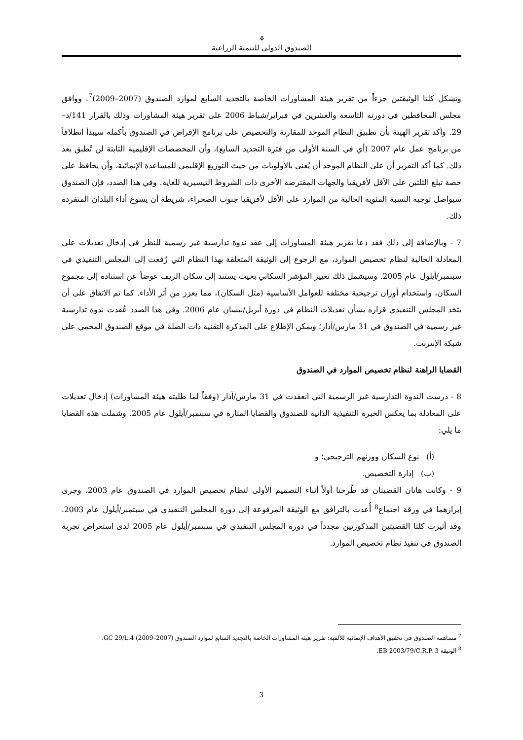⚘
الصندوق الدولي للتنمية الزراعية
وتشكل كلتا الوثيقتين جزءاً من تقرير هيئة المشاورات الخاصة بالتجديد السابع لموارد الصندوق (2007–2009)<sup>7</sup>. ووافق مجلس المحافظين في دورته التاسعة والعشرين في فبراير/شباط 2006 على تقرير هيئة المشاورات وذلك بالقرار 141/د–29. وأكد تقرير الهيئة بأن تطبيق النظام الموحد للمقارنة والتخصيص على برنامج الإقراض في الصندوق بأكمله سيبدأ انطلاقاً من برنامج عمل عام 2007 (أي في السنة الأولى من فترة التجديد السابع)، وأن المخصصات الإقليمية الثابتة لن تُطبق بعد ذلك. كما أكد التقرير أن على النظام الموحد أن يُعنى بالأولويات من حيث التوزيع الإقليمي للمساعدة الإنمائية، وأن يحافظ على حصة تبلغ الثلثين على الأقل لأفريقيا والجهات المقترضة الأخرى ذات الشروط التيسيرية للغاية. وفي هذا الصدد، فإن الصندوق سيواصل توجيه النسبة المئوية الحالية من الموارد على الأقل لأفريقيا جنوب الصحراء، شريطة أن يسوغ أداء البلدان المنفردة ذلك.
7 - وبالإضافة إلى ذلك فقد دعا تقرير هيئة المشاورات إلى عقد ندوة تدارسية غير رسمية للنظر في إدخال تعديلات على المعادلة الحالية لنظام تخصيص الموارد، مع الرجوع إلى الوثيقة المتعلقة بهذا النظام التي رُفعت إلى المجلس التنفيذي في سبتمبر/أيلول عام 2005. وسيشمل ذلك تغيير المؤشر السكاني بحيث يستند إلى سكان الريف عوضاً عن استناده إلى مجموع السكان، واستخدام أوزان ترجيحية مختلفة للعوامل الأساسية (مثل السكان)، مما يعزز من أثر الأداء. كما تم الاتفاق على أن يتخذ المجلس التنفيذي قراره بشأن تعديلات النظام في دورة أبريل/نيسان عام 2006. وفي هذا الصدد عُقدت ندوة تدارسية غير رسمية في الصندوق في 31 مارس/آذار؛ ويمكن الإطلاع على المذكرة التقنية ذات الصلة في موقع الصندوق المحمي على شبكة الإنترنت.
القضايا الراهنة لنظام تخصيص الموارد في الصندوق
8 - درست الندوة التدارسية غير الرسمية التي انعقدت في 31 مارس/آذار (وفقاً لما طلبته هيئة المشاورات) إدخال تعديلات على المعادلة بما يعكس الخبرة التنفيذية الذاتية للصندوق والقضايا المثارة في سبتمبر/أيلول عام 2005. وشملت هذه القضايا ما يلي:
(أ) نوع السكان ووزنهم الترجيحي؛ و
(ب) إدارة التخصيص.
9 - وكانت هاتان القضيتان قد طُرحتا أولاً أثناء التصميم الأولى لنظام تخصيص الموارد في الصندوق عام 2003، وجرى إبرازهما في ورقة اجتماع<sup>8</sup> أُعدت بالترافق مع الوثيقة المرفوعة إلى دورة المجلس التنفيذي في سبتمبر/أيلول عام 2003. وقد أثيرت كلتا القضيتين المذكورتين مجدداً في دورة المجلس التنفيذي في سبتمبر/أيلول عام 2005 لدى استعراض تجربة الصندوق في تنفيذ نظام تخصيص الموارد.
<sup>7</sup> مساهمة الصندوق في تحقيق الأهداف الإنمائية للألفية: تقرير هيئة المشاورات الخاصة بالتجديد السابع لموارد الصندوق (2007–2009) GC 29/L.4.
<sup>8</sup> الوثيقة EB 2003/79/C.R.P. 3.
3